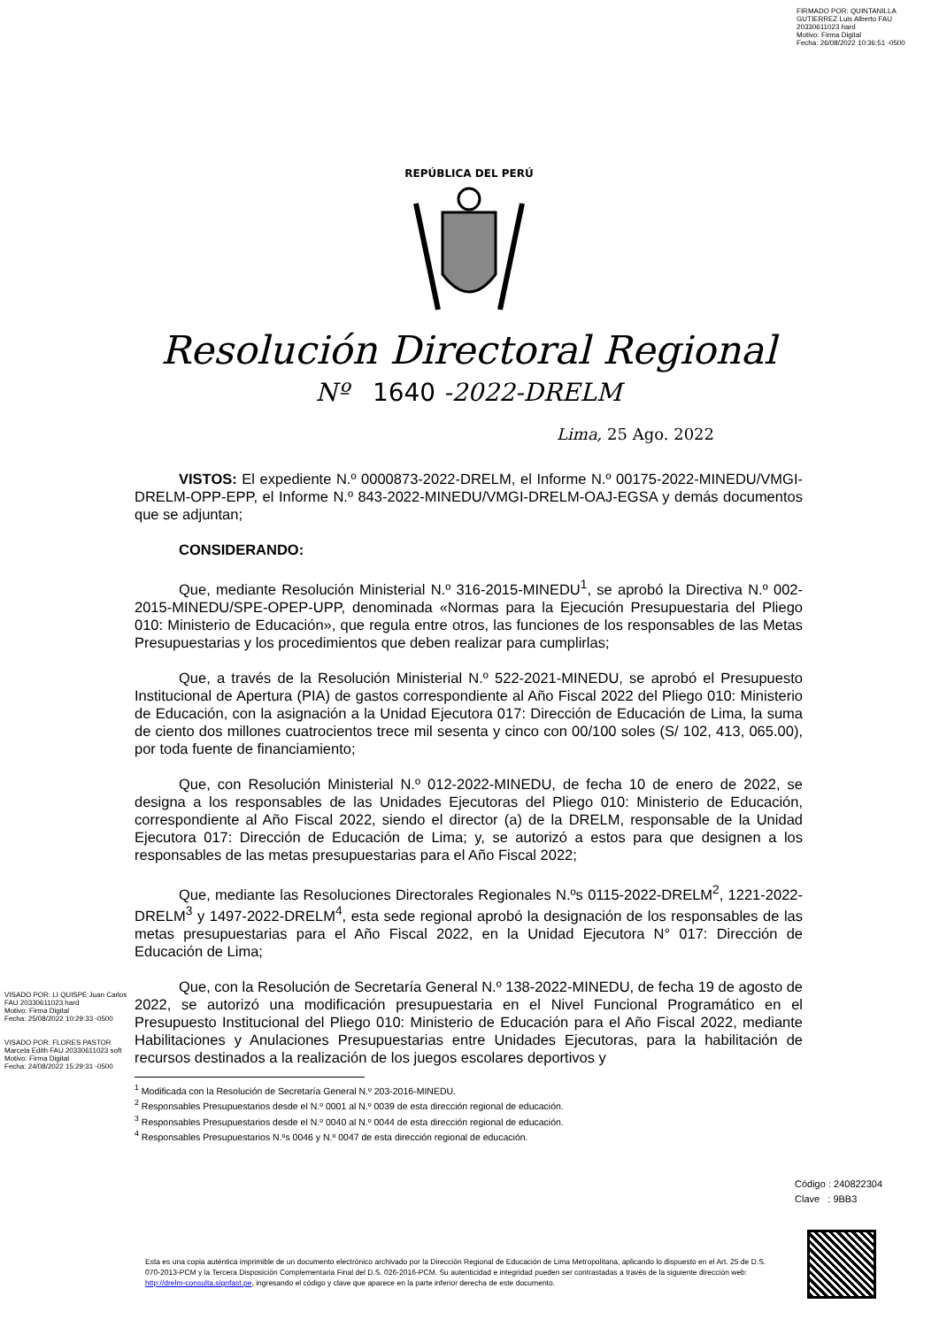FIRMADO POR: QUINTANILLA
GUTIERREZ Luis Alberto FAU
20330611023 hard
Motivo: Firma Digital
Fecha: 26/08/2022 10:36:51 -0500
REPÚBLICA DEL PERÚ
Resolución Directoral Regional
Nº 1640 -2022-DRELM
Lima, 25 Ago. 2022
VISTOS: El expediente N.º 0000873-2022-DRELM, el Informe N.º 00175-2022-MINEDU/VMGI-DRELM-OPP-EPP, el Informe N.º 843-2022-MINEDU/VMGI-DRELM-OAJ-EGSA y demás documentos que se adjuntan;
CONSIDERANDO:
Que, mediante Resolución Ministerial N.º 316-2015-MINEDU<sup>1</sup>, se aprobó la Directiva N.º 002-2015-MINEDU/SPE-OPEP-UPP, denominada «Normas para la Ejecución Presupuestaria del Pliego 010: Ministerio de Educación», que regula entre otros, las funciones de los responsables de las Metas Presupuestarias y los procedimientos que deben realizar para cumplirlas;
Que, a través de la Resolución Ministerial N.º 522-2021-MINEDU, se aprobó el Presupuesto Institucional de Apertura (PIA) de gastos correspondiente al Año Fiscal 2022 del Pliego 010: Ministerio de Educación, con la asignación a la Unidad Ejecutora 017: Dirección de Educación de Lima, la suma de ciento dos millones cuatrocientos trece mil sesenta y cinco con 00/100 soles (S/ 102, 413, 065.00), por toda fuente de financiamiento;
Que, con Resolución Ministerial N.º 012-2022-MINEDU, de fecha 10 de enero de 2022, se designa a los responsables de las Unidades Ejecutoras del Pliego 010: Ministerio de Educación, correspondiente al Año Fiscal 2022, siendo el director (a) de la DRELM, responsable de la Unidad Ejecutora 017: Dirección de Educación de Lima; y, se autorizó a estos para que designen a los responsables de las metas presupuestarias para el Año Fiscal 2022;
Que, mediante las Resoluciones Directorales Regionales N.ºs 0115-2022-DRELM<sup>2</sup>, 1221-2022-DRELM<sup>3</sup> y 1497-2022-DRELM<sup>4</sup>, esta sede regional aprobó la designación de los responsables de las metas presupuestarias para el Año Fiscal 2022, en la Unidad Ejecutora N° 017: Dirección de Educación de Lima;
Que, con la Resolución de Secretaría General N.º 138-2022-MINEDU, de fecha 19 de agosto de 2022, se autorizó una modificación presupuestaria en el Nivel Funcional Programático en el Presupuesto Institucional del Pliego 010: Ministerio de Educación para el Año Fiscal 2022, mediante Habilitaciones y Anulaciones Presupuestarias entre Unidades Ejecutoras, para la habilitación de recursos destinados a la realización de los juegos escolares deportivos y
<sup>1</sup> Modificada con la Resolución de Secretaría General N.º 203-2016-MINEDU.
<sup>2</sup> Responsables Presupuestarios desde el N.º 0001 al N.º 0039 de esta dirección regional de educación.
<sup>3</sup> Responsables Presupuestarios desde el N.º 0040 al N.º 0044 de esta dirección regional de educación.
<sup>4</sup> Responsables Presupuestarios N.ºs 0046 y N.º 0047 de esta dirección regional de educación.
VISADO POR: LI QUISPE Juan Carlos FAU 20330611023 hard
Motivo: Firma Digital
Fecha: 25/08/2022 10:29:33 -0500
VISADO POR: FLORES PASTOR Marcela Edith FAU 20330611023 soft
Motivo: Firma Digital
Fecha: 24/08/2022 15:29:31 -0500
Código : 240822304
Clave : 9BB3
Esta es una copia auténtica imprimible de un documento electrónico archivado por la Dirección Regional de Educación de Lima Metropolitana, aplicando lo dispuesto en el Art. 25 de D.S. 070-2013-PCM y la Tercera Disposición Complementaria Final del D.S. 026-2016-PCM. Su autenticidad e integridad pueden ser contrastadas a través de la siguiente dirección web: http://drelm-consulta.signfast.pe, ingresando el código y clave que aparece en la parte inferior derecha de este documento.